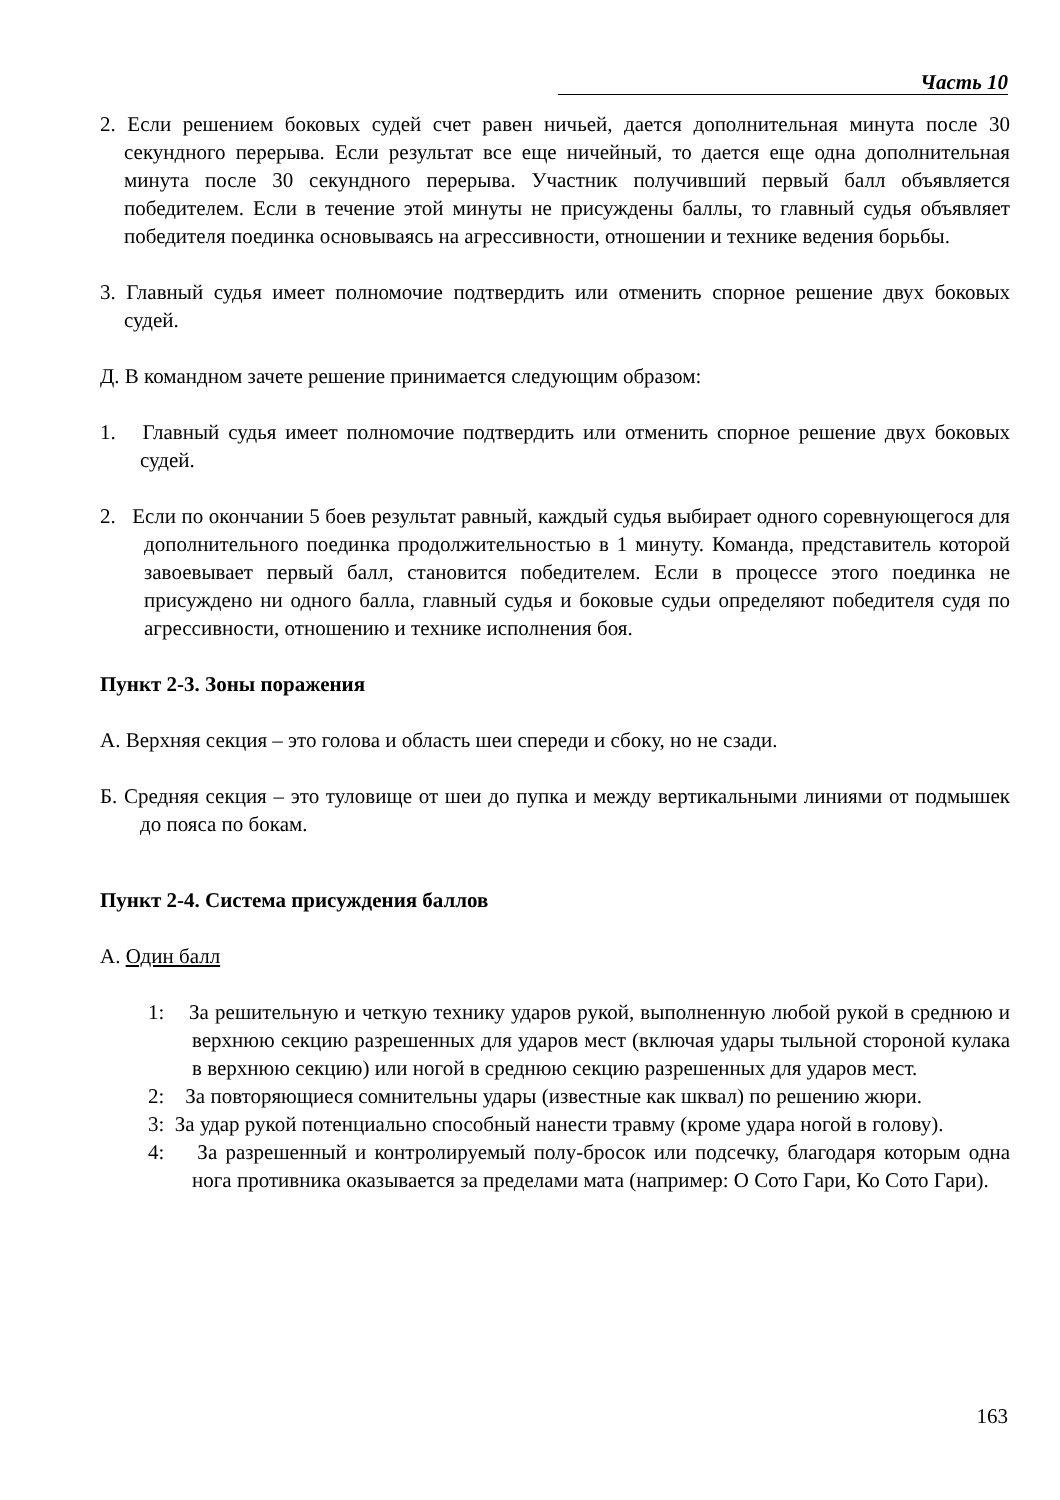Часть 10
2. Если решением боковых судей счет равен ничьей, дается дополнительная минута после 30 секундного перерыва. Если результат все еще ничейный, то дается еще одна дополнительная минута после 30 секундного перерыва. Участник получивший первый балл объявляется победителем. Если в течение этой минуты не присуждены баллы, то главный судья объявляет победителя поединка основываясь на агрессивности, отношении и технике ведения борьбы.
3. Главный судья имеет полномочие подтвердить или отменить спорное решение двух боковых судей.
Д. В командном зачете решение принимается следующим образом:
1. Главный судья имеет полномочие подтвердить или отменить спорное решение двух боковых судей.
2. Если по окончании 5 боев результат равный, каждый судья выбирает одного соревнующегося для дополнительного поединка продолжительностью в 1 минуту. Команда, представитель которой завоевывает первый балл, становится победителем. Если в процессе этого поединка не присуждено ни одного балла, главный судья и боковые судьи определяют победителя судя по агрессивности, отношению и технике исполнения боя.
Пункт 2-3. Зоны поражения
А. Верхняя секция – это голова и область шеи спереди и сбоку, но не сзади.
Б. Средняя секция – это туловище от шеи до пупка и между вертикальными линиями от подмышек до пояса по бокам.
Пункт 2-4. Система присуждения баллов
А. Один балл
1: За решительную и четкую технику ударов рукой, выполненную любой рукой в среднюю и верхнюю секцию разрешенных для ударов мест (включая удары тыльной стороной кулака в верхнюю секцию) или ногой в среднюю секцию разрешенных для ударов мест.
2: За повторяющиеся сомнительны удары (известные как шквал) по решению жюри.
3: За удар рукой потенциально способный нанести травму (кроме удара ногой в голову).
4: За разрешенный и контролируемый полу-бросок или подсечку, благодаря которым одна нога противника оказывается за пределами мата (например: О Сото Гари, Ко Сото Гари).
163